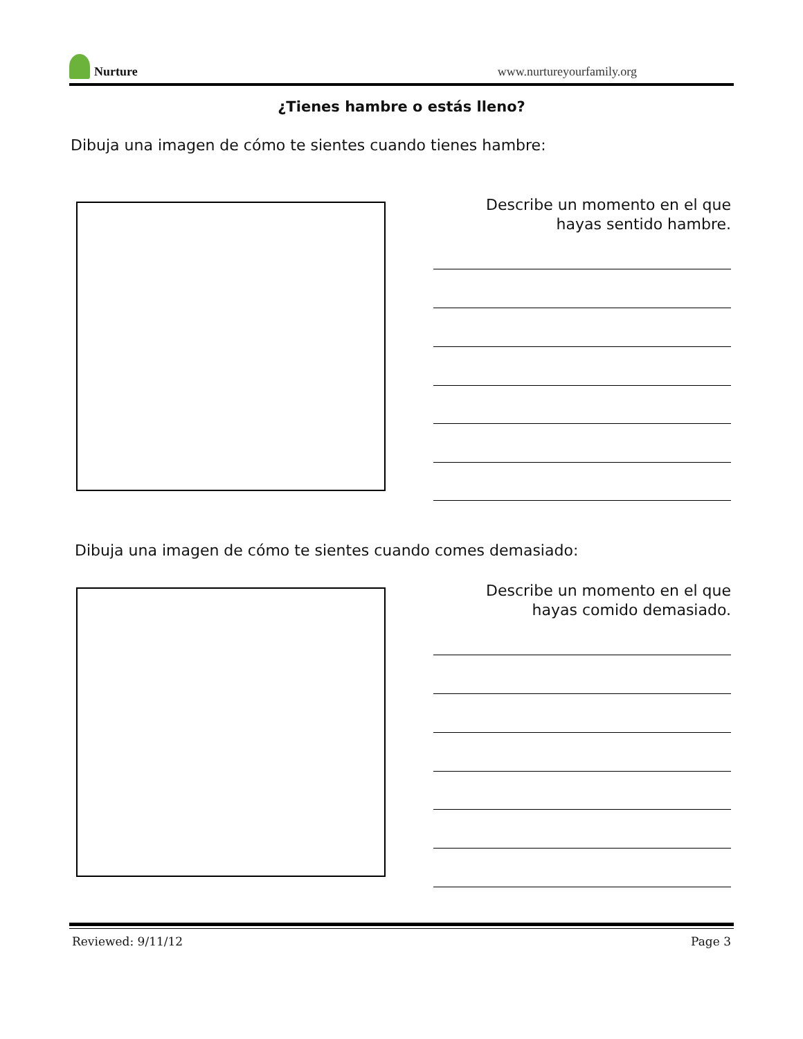Nurture
www.nurtureyourfamily.org
¿Tienes hambre o estás lleno?
Dibuja una imagen de cómo te sientes cuando tienes hambre:
Describe un momento en el que
hayas sentido hambre.
Dibuja una imagen de cómo te sientes cuando comes demasiado:
Describe un momento en el que
hayas comido demasiado.
Reviewed: 9/11/12 Page 3